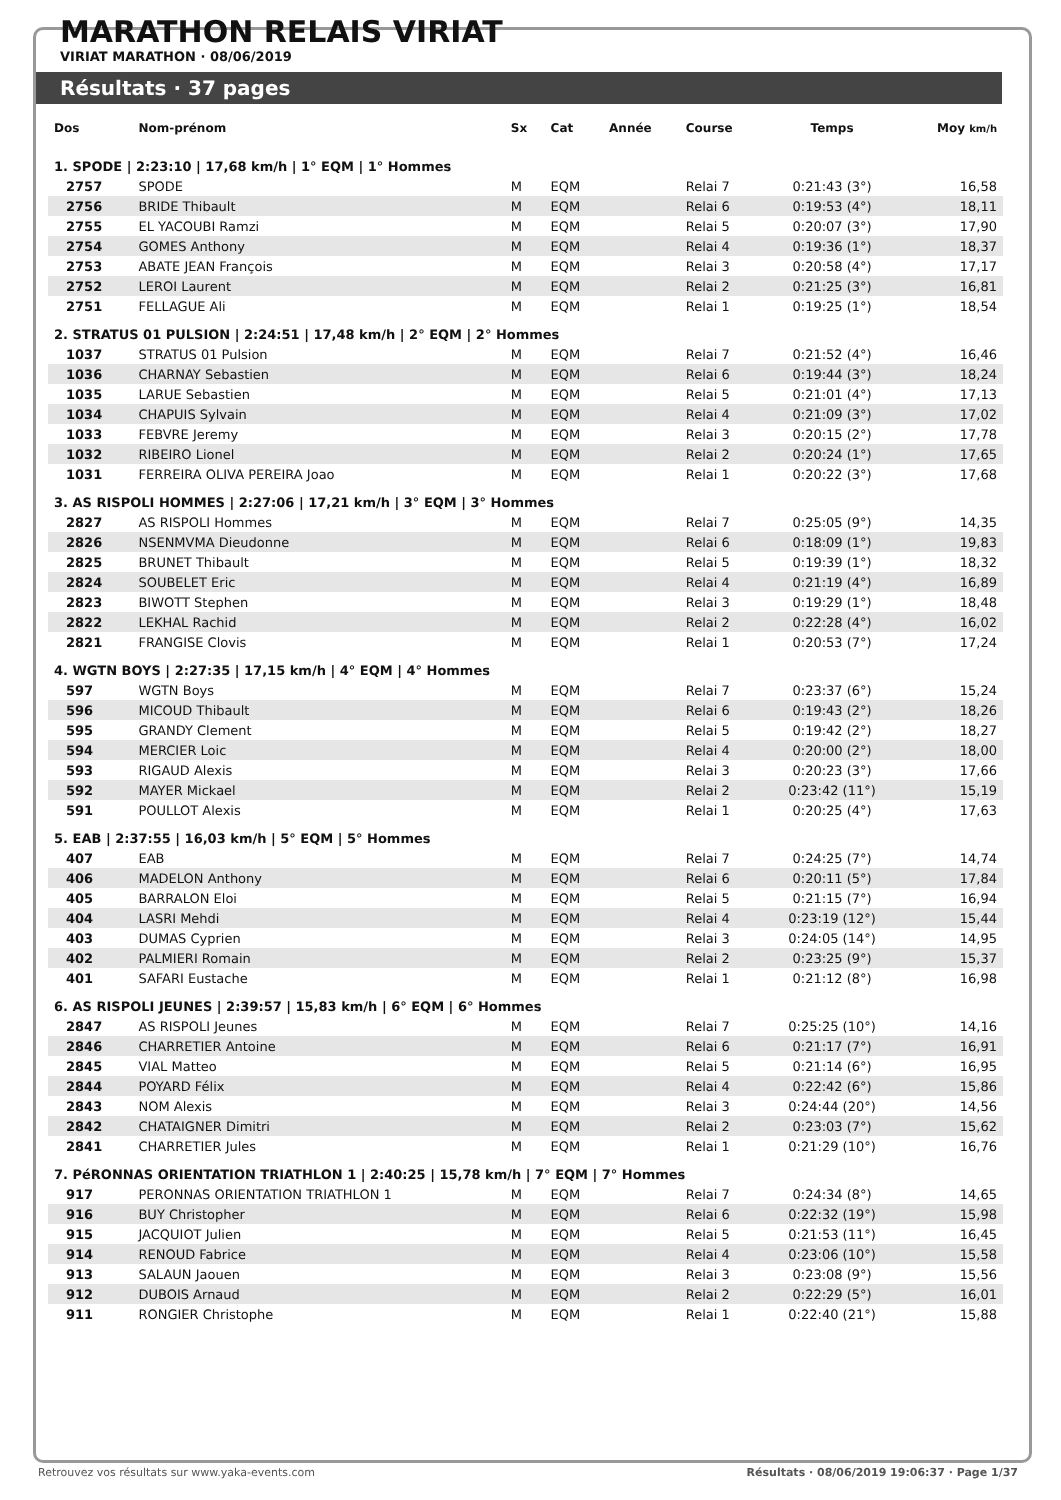MARATHON RELAIS VIRIAT
VIRIAT MARATHON · 08/06/2019
Résultats · 37 pages
| Dos | Nom-prénom | Sx | Cat | Année | Course | Temps | Moy km/h |
| --- | --- | --- | --- | --- | --- | --- | --- |
| 1. SPODE / 2:23:10 / 17,68 km/h / 1° EQM / 1° Hommes | | | | | | | |
| 2757 | SPODE | M | EQM | | Relai 7 | 0:21:43 (3°) | 16,58 |
| 2756 | BRIDE Thibault | M | EQM | | Relai 6 | 0:19:53 (4°) | 18,11 |
| 2755 | EL YACOUBI Ramzi | M | EQM | | Relai 5 | 0:20:07 (3°) | 17,90 |
| 2754 | GOMES Anthony | M | EQM | | Relai 4 | 0:19:36 (1°) | 18,37 |
| 2753 | ABATE JEAN François | M | EQM | | Relai 3 | 0:20:58 (4°) | 17,17 |
| 2752 | LEROI Laurent | M | EQM | | Relai 2 | 0:21:25 (3°) | 16,81 |
| 2751 | FELLAGUE Ali | M | EQM | | Relai 1 | 0:19:25 (1°) | 18,54 |
| 2. STRATUS 01 PULSION / 2:24:51 / 17,48 km/h / 2° EQM / 2° Hommes | | | | | | | |
| 1037 | STRATUS 01 Pulsion | M | EQM | | Relai 7 | 0:21:52 (4°) | 16,46 |
| 1036 | CHARNAY Sebastien | M | EQM | | Relai 6 | 0:19:44 (3°) | 18,24 |
| 1035 | LARUE Sebastien | M | EQM | | Relai 5 | 0:21:01 (4°) | 17,13 |
| 1034 | CHAPUIS Sylvain | M | EQM | | Relai 4 | 0:21:09 (3°) | 17,02 |
| 1033 | FEBVRE Jeremy | M | EQM | | Relai 3 | 0:20:15 (2°) | 17,78 |
| 1032 | RIBEIRO Lionel | M | EQM | | Relai 2 | 0:20:24 (1°) | 17,65 |
| 1031 | FERREIRA OLIVA PEREIRA Joao | M | EQM | | Relai 1 | 0:20:22 (3°) | 17,68 |
| 3. AS RISPOLI HOMMES / 2:27:06 / 17,21 km/h / 3° EQM / 3° Hommes | | | | | | | |
| 2827 | AS RISPOLI Hommes | M | EQM | | Relai 7 | 0:25:05 (9°) | 14,35 |
| 2826 | NSENMVMA Dieudonne | M | EQM | | Relai 6 | 0:18:09 (1°) | 19,83 |
| 2825 | BRUNET Thibault | M | EQM | | Relai 5 | 0:19:39 (1°) | 18,32 |
| 2824 | SOUBELET Eric | M | EQM | | Relai 4 | 0:21:19 (4°) | 16,89 |
| 2823 | BIWOTT Stephen | M | EQM | | Relai 3 | 0:19:29 (1°) | 18,48 |
| 2822 | LEKHAL Rachid | M | EQM | | Relai 2 | 0:22:28 (4°) | 16,02 |
| 2821 | FRANGISE Clovis | M | EQM | | Relai 1 | 0:20:53 (7°) | 17,24 |
| 4. WGTN BOYS / 2:27:35 / 17,15 km/h / 4° EQM / 4° Hommes | | | | | | | |
| 597 | WGTN Boys | M | EQM | | Relai 7 | 0:23:37 (6°) | 15,24 |
| 596 | MICOUD Thibault | M | EQM | | Relai 6 | 0:19:43 (2°) | 18,26 |
| 595 | GRANDY Clement | M | EQM | | Relai 5 | 0:19:42 (2°) | 18,27 |
| 594 | MERCIER Loic | M | EQM | | Relai 4 | 0:20:00 (2°) | 18,00 |
| 593 | RIGAUD Alexis | M | EQM | | Relai 3 | 0:20:23 (3°) | 17,66 |
| 592 | MAYER Mickael | M | EQM | | Relai 2 | 0:23:42 (11°) | 15,19 |
| 591 | POULLOT Alexis | M | EQM | | Relai 1 | 0:20:25 (4°) | 17,63 |
| 5. EAB / 2:37:55 / 16,03 km/h / 5° EQM / 5° Hommes | | | | | | | |
| 407 | EAB | M | EQM | | Relai 7 | 0:24:25 (7°) | 14,74 |
| 406 | MADELON Anthony | M | EQM | | Relai 6 | 0:20:11 (5°) | 17,84 |
| 405 | BARRALON Eloi | M | EQM | | Relai 5 | 0:21:15 (7°) | 16,94 |
| 404 | LASRI Mehdi | M | EQM | | Relai 4 | 0:23:19 (12°) | 15,44 |
| 403 | DUMAS Cyprien | M | EQM | | Relai 3 | 0:24:05 (14°) | 14,95 |
| 402 | PALMIERI Romain | M | EQM | | Relai 2 | 0:23:25 (9°) | 15,37 |
| 401 | SAFARI Eustache | M | EQM | | Relai 1 | 0:21:12 (8°) | 16,98 |
| 6. AS RISPOLI JEUNES / 2:39:57 / 15,83 km/h / 6° EQM / 6° Hommes | | | | | | | |
| 2847 | AS RISPOLI Jeunes | M | EQM | | Relai 7 | 0:25:25 (10°) | 14,16 |
| 2846 | CHARRETIER Antoine | M | EQM | | Relai 6 | 0:21:17 (7°) | 16,91 |
| 2845 | VIAL Matteo | M | EQM | | Relai 5 | 0:21:14 (6°) | 16,95 |
| 2844 | POYARD Félix | M | EQM | | Relai 4 | 0:22:42 (6°) | 15,86 |
| 2843 | NOM Alexis | M | EQM | | Relai 3 | 0:24:44 (20°) | 14,56 |
| 2842 | CHATAIGNER Dimitri | M | EQM | | Relai 2 | 0:23:03 (7°) | 15,62 |
| 2841 | CHARRETIER Jules | M | EQM | | Relai 1 | 0:21:29 (10°) | 16,76 |
| 7. PéRONNAS ORIENTATION TRIATHLON 1 / 2:40:25 / 15,78 km/h / 7° EQM / 7° Hommes | | | | | | | |
| 917 | PERONNAS ORIENTATION TRIATHLON 1 | M | EQM | | Relai 7 | 0:24:34 (8°) | 14,65 |
| 916 | BUY Christopher | M | EQM | | Relai 6 | 0:22:32 (19°) | 15,98 |
| 915 | JACQUIOT Julien | M | EQM | | Relai 5 | 0:21:53 (11°) | 16,45 |
| 914 | RENOUD Fabrice | M | EQM | | Relai 4 | 0:23:06 (10°) | 15,58 |
| 913 | SALAUN Jaouen | M | EQM | | Relai 3 | 0:23:08 (9°) | 15,56 |
| 912 | DUBOIS Arnaud | M | EQM | | Relai 2 | 0:22:29 (5°) | 16,01 |
| 911 | RONGIER Christophe | M | EQM | | Relai 1 | 0:22:40 (21°) | 15,88 |
Retrouvez vos résultats sur www.yaka-events.com Résultats · 08/06/2019 19:06:37 · Page 1/37